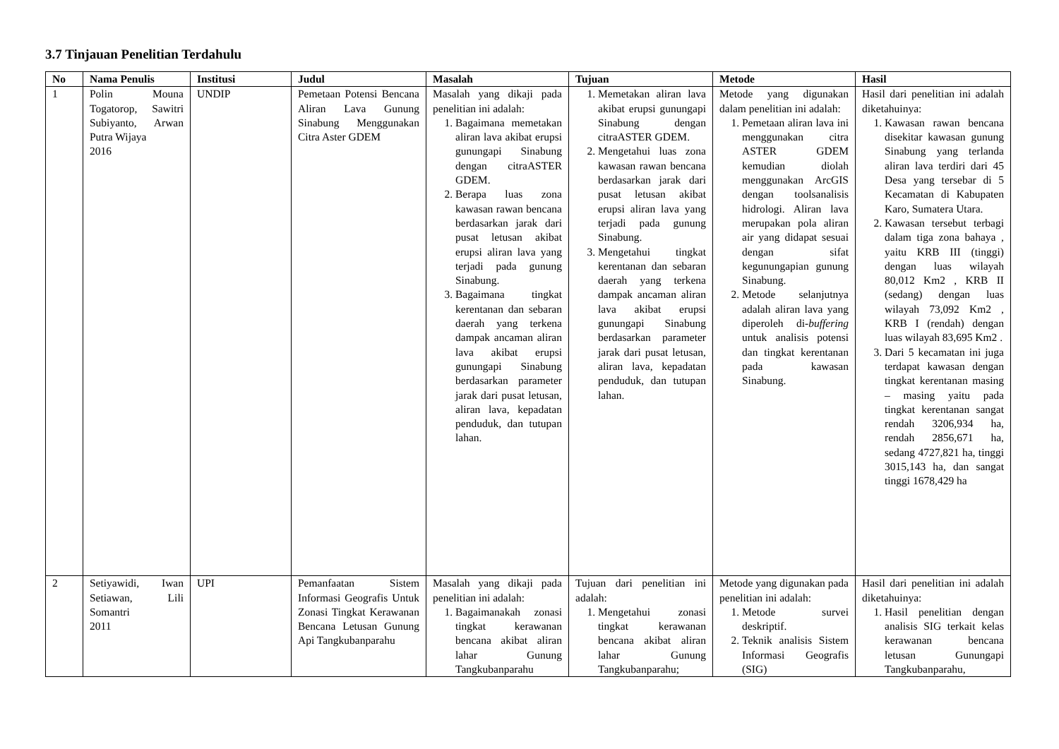3.7 Tinjauan Penelitian Terdahulu
| No | Nama Penulis | Institusi | Judul | Masalah | Tujuan | Metode | Hasil |
| --- | --- | --- | --- | --- | --- | --- | --- |
| 1 | Polin Mouna Togatorop, Sawitri Subiyanto, Arwan Putra Wijaya 2016 | UNDIP | Pemetaan Potensi Bencana Aliran Lava Gunung Sinabung Menggunakan Citra Aster GDEM | Masalah yang dikaji pada penelitian ini adalah: 1. Bagaimana memetakan aliran lava akibat erupsi gunungapi Sinabung dengan citraASTER GDEM. 2. Berapa luas zona kawasan rawan bencana berdasarkan jarak dari pusat letusan akibat erupsi aliran lava yang terjadi pada gunung Sinabung. 3. Bagaimana tingkat kerentanan dan sebaran daerah yang terkena dampak ancaman aliran lava akibat erupsi gunungapi Sinabung berdasarkan parameter jarak dari pusat letusan, aliran lava, kepadatan penduduk, dan tutupan lahan. | 1. Memetakan aliran lava akibat erupsi gunungapi Sinabung dengan citraASTER GDEM. 2. Mengetahui luas zona kawasan rawan bencana berdasarkan jarak dari pusat letusan akibat erupsi aliran lava yang terjadi pada gunung Sinabung. 3. Mengetahui tingkat kerentanan dan sebaran daerah yang terkena dampak ancaman aliran lava akibat erupsi gunungapi Sinabung berdasarkan parameter jarak dari pusat letusan, aliran lava, kepadatan penduduk, dan tutupan lahan. | Metode yang digunakan dalam penelitian ini adalah: 1. Pemetaan aliran lava ini menggunakan citra ASTER GDEM kemudian diolah menggunakan ArcGIS dengan toolsanalisis hidrologi. Aliran lava merupakan pola aliran air yang didapat sesuai dengan sifat kegunungapian gunung Sinabung. 2. Metode selanjutnya adalah aliran lava yang diperoleh di- buffering untuk analisis potensi dan tingkat kerentanan pada kawasan Sinabung. | Hasil dari penelitian ini adalah diketahuinya: 1. Kawasan rawan bencana disekitar kawasan gunung Sinabung yang terlanda aliran lava terdiri dari 45 Desa yang tersebar di 5 Kecamatan di Kabupaten Karo, Sumatera Utara. 2. Kawasan tersebut terbagi dalam tiga zona bahaya , yaitu KRB III (tinggi) dengan luas wilayah 80,012 Km2 , KRB II (sedang) dengan luas wilayah 73,092 Km2 , KRB I (rendah) dengan luas wilayah 83,695 Km2 . 3. Dari 5 kecamatan ini juga terdapat kawasan dengan tingkat kerentanan masing – masing yaitu pada tingkat kerentanan sangat rendah 3206,934 ha, rendah 2856,671 ha, sedang 4727,821 ha, tinggi 3015,143 ha, dan sangat tinggi 1678,429 ha |
| 2 | Setiyawidi, Iwan Setiawan, Lili Somantri 2011 | UPI | Pemanfaatan Sistem Informasi Geografis Untuk Zonasi Tingkat Kerawanan Bencana Letusan Gunung Api Tangkubanparahu | Masalah yang dikaji pada penelitian ini adalah: 1. Bagaimanakah zonasi tingkat kerawanan bencana akibat aliran lahar Gunung Tangkubanparahu | Tujuan dari penelitian ini adalah: 1. Mengetahui zonasi tingkat kerawanan bencana akibat aliran lahar Gunung Tangkubanparahu; | Metode yang digunakan pada penelitian ini adalah: 1. Metode survei deskriptif. 2. Teknik analisis Sistem Informasi Geografis (SIG) | Hasil dari penelitian ini adalah diketahuinya: 1. Hasil penelitian dengan analisis SIG terkait kelas kerawanan bencana letusan Gunungapi Tangkubanparahu, |